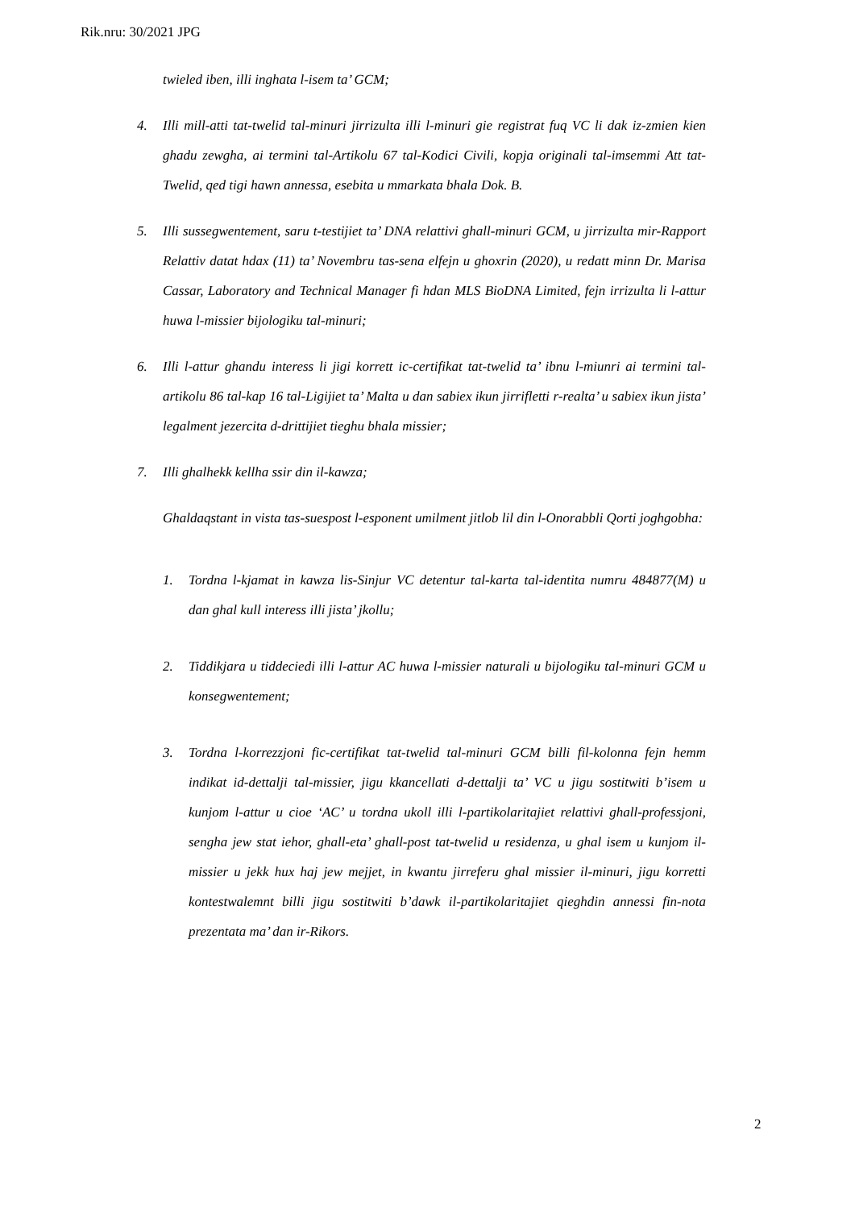Rik.nru: 30/2021 JPG
twieled iben, illi inghata l-isem ta’ GCM;
4. Illi mill-atti tat-twelid tal-minuri jirrizulta illi l-minuri gie registrat fuq VC li dak iz-zmien kien ghadu zewgha, ai termini tal-Artikolu 67 tal-Kodici Civili, kopja originali tal-imsemmi Att tat-Twelid, qed tigi hawn annessa, esebita u mmarkata bhala Dok. B.
5. Illi sussegwentement, saru t-testijiet ta’ DNA relattivi ghall-minuri GCM, u jirrizulta mir-Rapport Relattiv datat hdax (11) ta’ Novembru tas-sena elfejn u ghoxrin (2020), u redatt minn Dr. Marisa Cassar, Laboratory and Technical Manager fi hdan MLS BioDNA Limited, fejn irrizulta li l-attur huwa l-missier bijologiku tal-minuri;
6. Illi l-attur ghandu interess li jigi korrett ic-certifikat tat-twelid ta’ ibnu l-miunri ai termini tal-artikolu 86 tal-kap 16 tal-Ligijiet ta’ Malta u dan sabiex ikun jirrifletti r-realta’ u sabiex ikun jista’ legalment jezercita d-drittijiet tieghu bhala missier;
7. Illi ghalhekk kellha ssir din il-kawza;
Ghaldaqstant in vista tas-suespost l-esponent umilment jitlob lil din l-Onorabbli Qorti joghgobha:
1. Tordna l-kjamat in kawza lis-Sinjur VC detentur tal-karta tal-identita numru 484877(M) u dan ghal kull interess illi jista’ jkollu;
2. Tiddikjara u tiddeciedi illi l-attur AC huwa l-missier naturali u bijologiku tal-minuri GCM u konsegwentement;
3. Tordna l-korrezzjoni fic-certifikat tat-twelid tal-minuri GCM billi fil-kolonna fejn hemm indikat id-dettalji tal-missier, jigu kkancellati d-dettalji ta’ VC u jigu sostitwiti b’isem u kunjom l-attur u cioe ‘AC’ u tordna ukoll illi l-partikolaritajiet relattivi ghall-professjoni, sengha jew stat iehor, ghall-eta’ ghall-post tat-twelid u residenza, u ghal isem u kunjom il-missier u jekk hux haj jew mejjet, in kwantu jirreferu ghal missier il-minuri, jigu korretti kontestwalemnt billi jigu sostitwiti b’dawk il-partikolaritajiet qieghdin annessi fin-nota prezentata ma’ dan ir-Rikors.
2